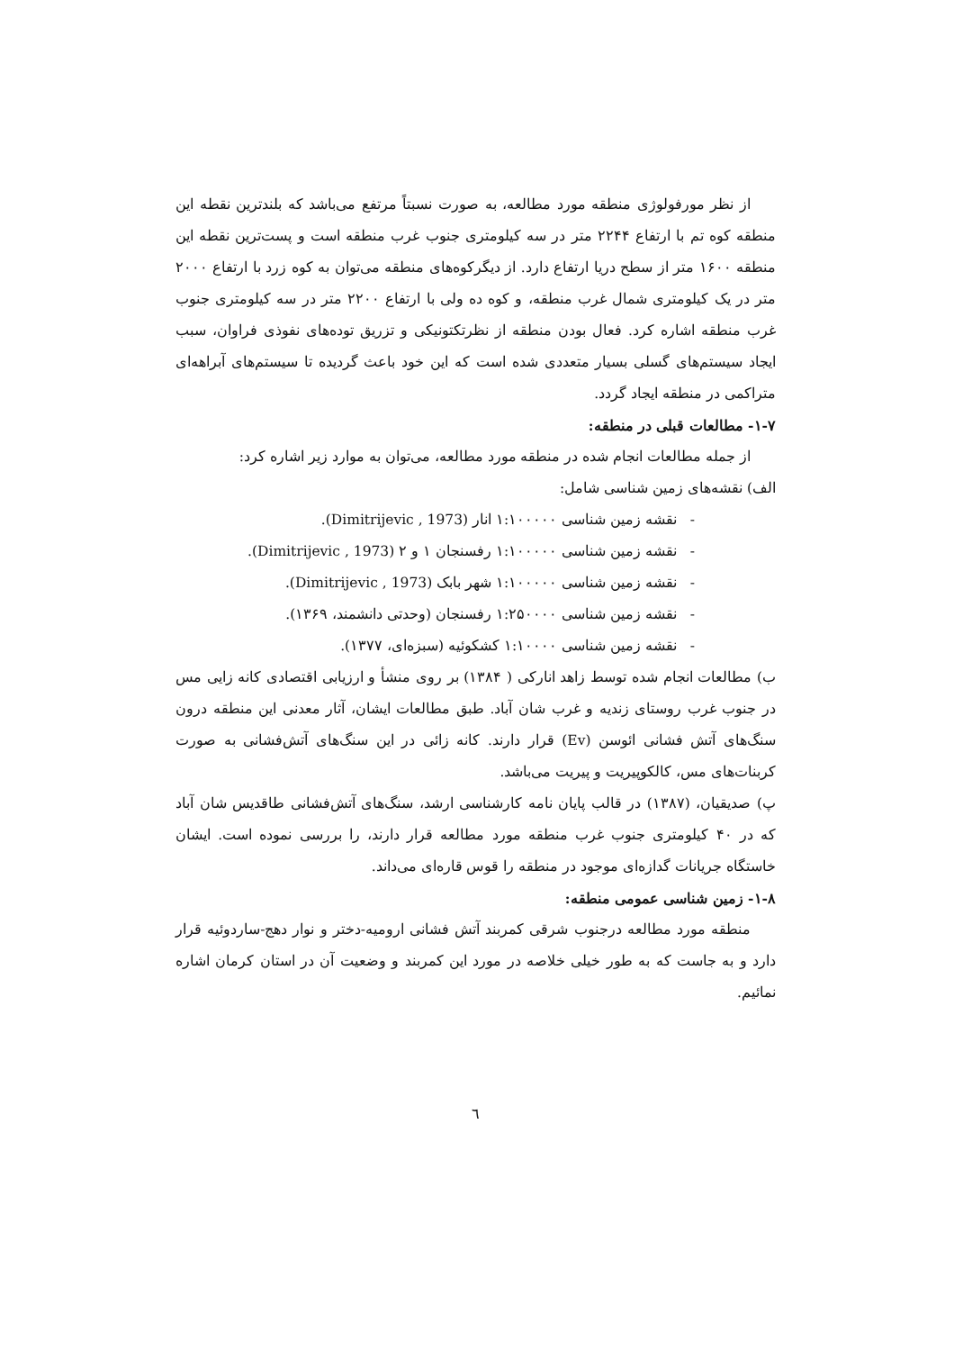از نظر مورفولوژی منطقه مورد مطالعه، به صورت نسبتاً مرتفع می‌باشد که بلندترین نقطه این منطقه کوه تم با ارتفاع ۲۲۴۴ متر در سه کیلومتری جنوب غرب منطقه است و پست‌ترین نقطه این منطقه ۱۶۰۰ متر از سطح دریا ارتفاع دارد. از دیگرکوه‌های منطقه می‌توان به کوه زرد با ارتفاع ۲۰۰۰ متر در یک کیلومتری شمال غرب منطقه، و کوه ده ولی با ارتفاع ۲۲۰۰ متر در سه کیلومتری جنوب غرب منطقه اشاره کرد. فعال بودن منطقه از نظرتکتونیکی و تزریق توده‌های نفوذی فراوان، سبب ایجاد سیستم‌های گسلی بسیار متعددی شده است که این خود باعث گردیده تا سیستم‌های آبراهه‌ای متراکمی در منطقه ایجاد گردد.
۱-۷- مطالعات قبلی در منطقه:
از جمله مطالعات انجام شده در منطقه مورد مطالعه، می‌توان به موارد زیر اشاره کرد:
الف) نقشه‌های زمین شناسی شامل:
- نقشه زمین شناسی ۱:۱۰۰۰۰۰ انار (Dimitrijevic , 1973).
- نقشه زمین شناسی ۱:۱۰۰۰۰۰ رفسنجان ۱ و ۲ (Dimitrijevic , 1973).
- نقشه زمین شناسی ۱:۱۰۰۰۰۰ شهر بابک (Dimitrijevic , 1973).
- نقشه زمین شناسی ۱:۲۵۰۰۰۰ رفسنجان (وحدتی دانشمند، ۱۳۶۹).
- نقشه زمین شناسی ۱:۱۰۰۰۰ کشکوئیه (سبزه‌ای، ۱۳۷۷).
ب) مطالعات انجام شده توسط زاهد انارکی ( ۱۳۸۴) بر روی منشأ و ارزیابی اقتصادی کانه زایی مس در جنوب غرب روستای زندیه و غرب شان آباد. طبق مطالعات ایشان، آثار معدنی این منطقه درون سنگ‌های آتش فشانی ائوسن (Ev) قرار دارند. کانه زائی در این سنگ‌های آتش‌فشانی به صورت کربنات‌های مس، کالکوپیریت و پیریت می‌باشد.
پ) صدیقیان، (۱۳۸۷) در قالب پایان نامه کارشناسی ارشد، سنگ‌های آتش‌فشانی طاقدیس شان آباد که در ۴۰ کیلومتری جنوب غرب منطقه مورد مطالعه قرار دارند، را بررسی نموده است. ایشان خاستگاه جریانات گدازه‌ای موجود در منطقه را قوس قاره‌ای می‌داند.
۱-۸- زمین شناسی عمومی منطقه:
منطقه مورد مطالعه درجنوب شرقی کمربند آتش فشانی ارومیه-دختر و نوار دهج-ساردوئیه قرار دارد و به جاست که به طور خیلی خلاصه در مورد این کمربند و وضعیت آن در استان کرمان اشاره نمائیم.
٦